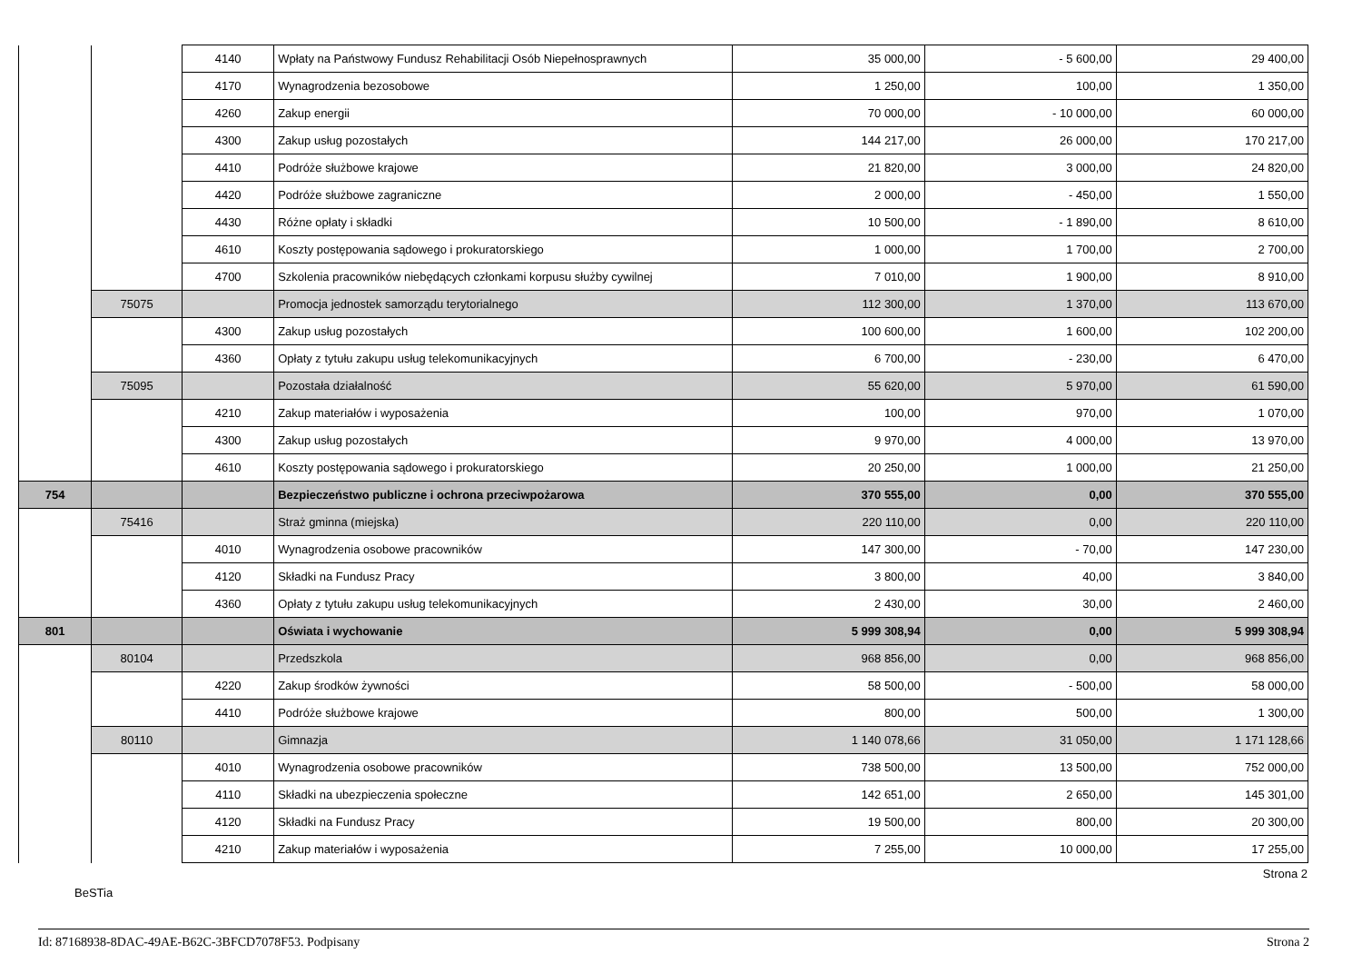| | | 4140 | Wpłaty na Państwowy Fundusz Rehabilitacji Osób Niepełnosprawnych | 35 000,00 | - 5 600,00 | 29 400,00 |
| | | 4170 | Wynagrodzenia bezosobowe | 1 250,00 | 100,00 | 1 350,00 |
| | | 4260 | Zakup energii | 70 000,00 | - 10 000,00 | 60 000,00 |
| | | 4300 | Zakup usług pozostałych | 144 217,00 | 26 000,00 | 170 217,00 |
| | | 4410 | Podróże służbowe krajowe | 21 820,00 | 3 000,00 | 24 820,00 |
| | | 4420 | Podróże służbowe zagraniczne | 2 000,00 | - 450,00 | 1 550,00 |
| | | 4430 | Różne opłaty i składki | 10 500,00 | - 1 890,00 | 8 610,00 |
| | | 4610 | Koszty postępowania sądowego i prokuratorskiego | 1 000,00 | 1 700,00 | 2 700,00 |
| | | 4700 | Szkolenia pracowników niebędących członkami korpusu służby cywilnej | 7 010,00 | 1 900,00 | 8 910,00 |
| | 75075 | | Promocja jednostek samorządu terytorialnego | 112 300,00 | 1 370,00 | 113 670,00 |
| | | 4300 | Zakup usług pozostałych | 100 600,00 | 1 600,00 | 102 200,00 |
| | | 4360 | Opłaty z tytułu zakupu usług telekomunikacyjnych | 6 700,00 | - 230,00 | 6 470,00 |
| | 75095 | | Pozostała działalność | 55 620,00 | 5 970,00 | 61 590,00 |
| | | 4210 | Zakup materiałów i wyposażenia | 100,00 | 970,00 | 1 070,00 |
| | | 4300 | Zakup usług pozostałych | 9 970,00 | 4 000,00 | 13 970,00 |
| | | 4610 | Koszty postępowania sądowego i prokuratorskiego | 20 250,00 | 1 000,00 | 21 250,00 |
| 754 | | | Bezpieczeństwo publiczne i ochrona przeciwpożarowa | 370 555,00 | 0,00 | 370 555,00 |
| | 75416 | | Straż gminna (miejska) | 220 110,00 | 0,00 | 220 110,00 |
| | | 4010 | Wynagrodzenia osobowe pracowników | 147 300,00 | - 70,00 | 147 230,00 |
| | | 4120 | Składki na Fundusz Pracy | 3 800,00 | 40,00 | 3 840,00 |
| | | 4360 | Opłaty z tytułu zakupu usług telekomunikacyjnych | 2 430,00 | 30,00 | 2 460,00 |
| 801 | | | Oświata i wychowanie | 5 999 308,94 | 0,00 | 5 999 308,94 |
| | 80104 | | Przedszkola | 968 856,00 | 0,00 | 968 856,00 |
| | | 4220 | Zakup środków żywności | 58 500,00 | - 500,00 | 58 000,00 |
| | | 4410 | Podróże służbowe krajowe | 800,00 | 500,00 | 1 300,00 |
| | 80110 | | Gimnazja | 1 140 078,66 | 31 050,00 | 1 171 128,66 |
| | | 4010 | Wynagrodzenia osobowe pracowników | 738 500,00 | 13 500,00 | 752 000,00 |
| | | 4110 | Składki na ubezpieczenia społeczne | 142 651,00 | 2 650,00 | 145 301,00 |
| | | 4120 | Składki na Fundusz Pracy | 19 500,00 | 800,00 | 20 300,00 |
| | | 4210 | Zakup materiałów i wyposażenia | 7 255,00 | 10 000,00 | 17 255,00 |
Strona 2
BeSTia
Id: 87168938-8DAC-49AE-B62C-3BFCD7078F53. Podpisany Strona 2